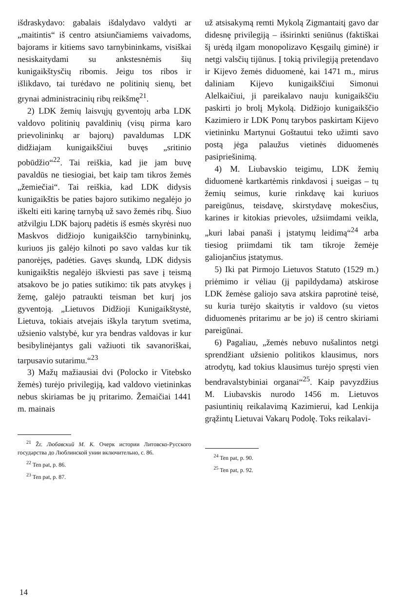išdraskydavo: gabalais išdalydavo valdyti ar „maitintis“ iš centro atsiunčiamiems vaivadoms, bajorams ir kitiems savo tarnybininkams, visiškai nesiskaitydami su ankstesnėmis šių kunigaikštysčių ribomis. Jeigu tos ribos ir išlikdavo, tai turėdavo ne politinių sienų, bet grynai administracinių ribų reikšmę<sup>21</sup>.
2) LDK žemių laisvųjų gyventojų arba LDK valdovo politinių pavaldinių (visų pirma karo prievolininkų ar bajorų) pavaldumas LDK didžiajam kunigaikščiui buvęs „sritinio pobūdžio“<sup>22</sup>. Tai reiškia, kad jie jam buvę pavaldūs ne tiesiogiai, bet kaip tam tikros žemės „žemiečiai“. Tai reiškia, kad LDK didysis kunigaikštis be paties bajoro sutikimo negalėjo jo iškelti eiti karinę tarnybą už savo žemės ribų. Šiuo atžvilgiu LDK bajorų padėtis iš esmės skyrėsi nuo Maskvos didžiojo kunigaikščio tarnybininkų, kuriuos jis galėjo kilnoti po savo valdas kur tik panorėjęs, padėties. Gavęs skundą, LDK didysis kunigaikštis negalėjo iškviesti pas save į teismą atsakovo be jo paties sutikimo: tik pats atvykęs į žemę, galėjo patraukti teisman bet kurį jos gyventoją. „Lietuvos Didžioji Kunigaikštystė, Lietuva, tokiais atvejais iškyla tarytum svetima, užsienio valstybė, kur yra bendras valdovas ir kur besibylinėjantys gali važiuoti tik savanoriškai, tarpusavio sutarimu.“<sup>23</sup>
3) Mažų mažiausiai dvi (Polocko ir Vitebsko žemės) turėjo privilegiją, kad valdovo vietininkas nebus skiriamas be jų pritarimo. Žemaičiai 1441 m. mainais
<sup>21</sup> Žr. Любавский М. К. Очерк истории Литовско-Русского государства до Люблинской унии включительно, с. 86.
<sup>22</sup> Ten pat, p. 86.
<sup>23</sup> Ten pat, p. 87.
už atsisakymą remti Mykolą Zigmantaitį gavo dar didesnę privilegiją – išsirinkti seniūnus (faktiškai šį urėdą ilgam monopolizavo Kęsgailų giminė) ir netgi valsčių tijūnus. Į tokią privilegiją pretendavo ir Kijevo žemės diduomenė, kai 1471 m., mirus daliniam Kijevo kunigaikščiui Simonui Alelkaičiui, ji pareikalavo nauju kunigaikščiu paskirti jo brolį Mykolą. Didžiojo kunigaikščio Kazimiero ir LDK Ponų tarybos paskirtam Kijevo vietininku Martynui Goštautui teko užimti savo postą jėga palaužus vietinės diduomenės pasipriešinimą.
4) M. Liubavskio teigimu, LDK žemių diduomenė kartkartėmis rinkdavosi į sueigas – tų žemių seimus, kurie rinkdavę kai kuriuos pareigūnus, teisdavę, skirstydavę mokesčius, karines ir kitokias prievoles, užsiimdami veikla, „kuri labai panaši į įstatymų leidimą“<sup>24</sup> arba tiesiog priimdami tik tam tikroje žemėje galiojančius įstatymus.
5) Iki pat Pirmojo Lietuvos Statuto (1529 m.) priėmimo ir vėliau (jį papildydama) atskirose LDK žemėse galiojo sava atskira paprotinė teisė, su kuria turėjo skaitytis ir valdovo (su vietos diduomenės pritarimu ar be jo) iš centro skiriami pareigūnai.
6) Pagaliau, „žemės nebuvo nušalintos netgi sprendžiant užsienio politikos klausimus, nors atrodytų, kad tokius klausimus turėjo spręsti vien bendravalstybiniai organai“<sup>25</sup>. Kaip pavyzdžius M. Liubavskis nurodo 1456 m. Lietuvos pasiuntinių reikalavimą Kazimierui, kad Lenkija grąžintų Lietuvai Vakarų Podolę. Toks reikalavi-
<sup>24</sup> Ten pat, p. 90.
<sup>25</sup> Ten pat, p. 92.
14